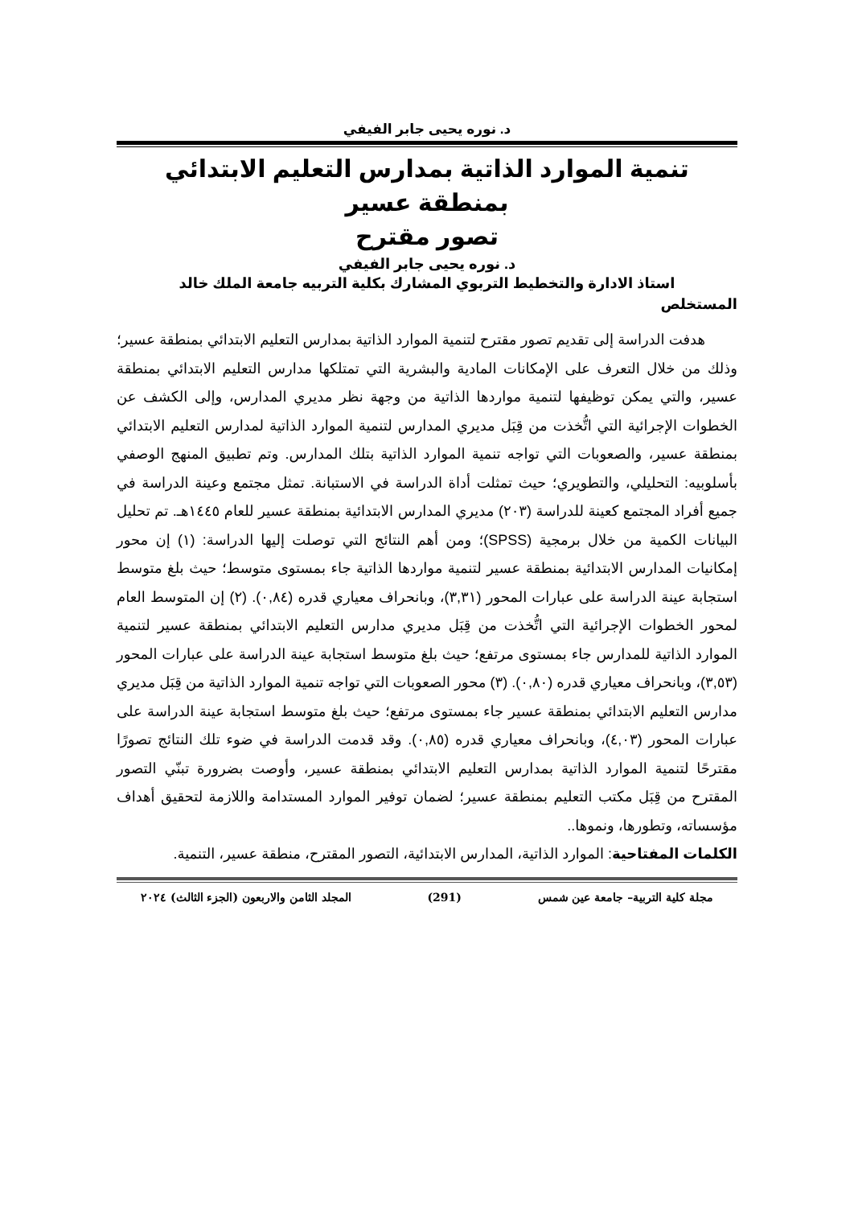د. نوره يحيى جابر الفيفي
تنمية الموارد الذاتية بمدارس التعليم الابتدائي بمنطقة عسير
تصور مقترح
د. نوره يحيى جابر الفيفي
استاذ الادارة والتخطيط التربوي المشارك بكلية التربيه جامعة الملك خالد
المستخلص
هدفت الدراسة إلى تقديم تصور مقترح لتنمية الموارد الذاتية بمدارس التعليم الابتدائي بمنطقة عسير؛ وذلك من خلال التعرف على الإمكانات المادية والبشرية التي تمتلكها مدارس التعليم الابتدائي بمنطقة عسير، والتي يمكن توظيفها لتنمية مواردها الذاتية من وجهة نظر مديري المدارس، وإلى الكشف عن الخطوات الإجرائية التي اتُّخذت من قِبَل مديري المدارس لتنمية الموارد الذاتية لمدارس التعليم الابتدائي بمنطقة عسير، والصعوبات التي تواجه تنمية الموارد الذاتية بتلك المدارس. وتم تطبيق المنهج الوصفي بأسلوبيه: التحليلي، والتطويري؛ حيث تمثلت أداة الدراسة في الاستبانة. تمثل مجتمع وعينة الدراسة في جميع أفراد المجتمع كعينة للدراسة (٢٠٣) مديري المدارس الابتدائية بمنطقة عسير للعام ١٤٤٥هـ. تم تحليل البيانات الكمية من خلال برمجية (SPSS)؛ ومن أهم النتائج التي توصلت إليها الدراسة: (١) إن محور إمكانيات المدارس الابتدائية بمنطقة عسير لتنمية مواردها الذاتية جاء بمستوى متوسط؛ حيث بلغ متوسط استجابة عينة الدراسة على عبارات المحور (٣,٣١)، وبانحراف معياري قدره (٠,٨٤). (٢) إن المتوسط العام لمحور الخطوات الإجرائية التي اتُّخذت من قِبَل مديري مدارس التعليم الابتدائي بمنطقة عسير لتنمية الموارد الذاتية للمدارس جاء بمستوى مرتفع؛ حيث بلغ متوسط استجابة عينة الدراسة على عبارات المحور (٣,٥٣)، وبانحراف معياري قدره (٠,٨٠). (٣) محور الصعوبات التي تواجه تنمية الموارد الذاتية من قِبَل مديري مدارس التعليم الابتدائي بمنطقة عسير جاء بمستوى مرتفع؛ حيث بلغ متوسط استجابة عينة الدراسة على عبارات المحور (٤,٠٣)، وبانحراف معياري قدره (٠,٨٥). وقد قدمت الدراسة في ضوء تلك النتائج تصورًا مقترحًا لتنمية الموارد الذاتية بمدارس التعليم الابتدائي بمنطقة عسير، وأوصت بضرورة تبنّي التصور المقترح من قِبَل مكتب التعليم بمنطقة عسير؛ لضمان توفير الموارد المستدامة واللازمة لتحقيق أهداف مؤسساته، وتطورها، ونموها..
الكلمات المفتاحية: الموارد الذاتية، المدارس الابتدائية، التصور المقترح، منطقة عسير، التنمية.
مجلة كلية التربية– جامعة عين شمس (291) المجلد الثامن والاربعون (الجزء الثالث) ٢٠٢٤